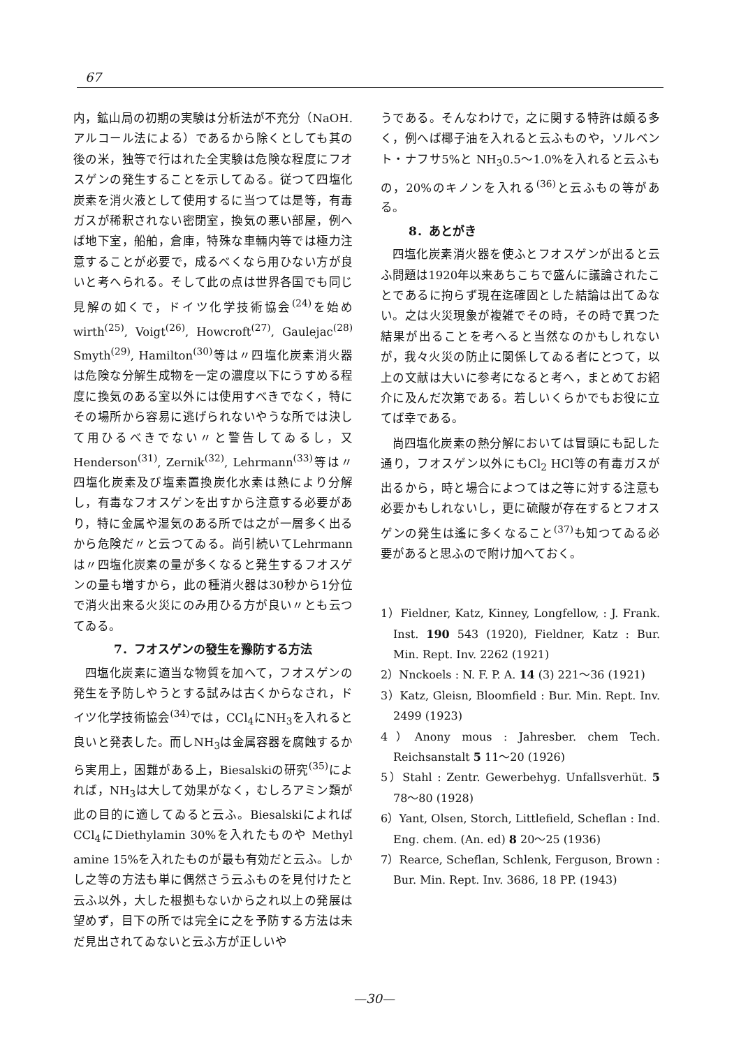67
内，鉱山局の初期の実験は分析法が不充分（NaOH. アルコール法による）であるから除くとしても其の後の米，独等で行はれた全実験は危険な程度にフオスゲンの発生することを示してゐる。従つて四塩化炭素を消火液として使用するに当つては是等，有毒ガスが稀釈されない密閉室，換気の悪い部屋，例へば地下室，船舶，倉庫，特殊な車輛内等では極力注意することが必要で，成るべくなら用ひない方が良いと考へられる。そして此の点は世界各国でも同じ見解の如くで，ドイツ化学技術協会<sup>(24)</sup>を始め wirth<sup>(25)</sup>, Voigt<sup>(26)</sup>, Howcroft<sup>(27)</sup>, Gaulejac<sup>(28)</sup> Smyth<sup>(29)</sup>, Hamilton<sup>(30)</sup>等は〃四塩化炭素消火器は危険な分解生成物を一定の濃度以下にうすめる程度に換気のある室以外には使用すべきでなく，特にその場所から容易に逃げられないやうな所では決して用ひるべきでない〃と警告してゐるし，又Henderson<sup>(31)</sup>, Zernik<sup>(32)</sup>, Lehrmann<sup>(33)</sup>等は〃四塩化炭素及び塩素置換炭化水素は熱により分解し，有毒なフオスゲンを出すから注意する必要があり，特に金属や湿気のある所では之が一層多く出るから危険だ〃と云つてゐる。尚引続いてLehrmannは〃四塩化炭素の量が多くなると発生するフオスゲンの量も増すから，此の種消火器は30秒から1分位で消火出来る火災にのみ用ひる方が良い〃とも云つてゐる。
7．フオスゲンの發生を豫防する方法
四塩化炭素に適当な物質を加へて，フオスゲンの発生を予防しやうとする試みは古くからなされ，ドイツ化学技術協会<sup>(34)</sup>では，CCl<sub>4</sub>にNH<sub>3</sub>を入れると良いと発表した。而しNH<sub>3</sub>は金属容器を腐蝕するから実用上，困難がある上，Biesalskiの研究<sup>(35)</sup>によれば，NH<sub>3</sub>は大して効果がなく，むしろアミン類が此の目的に適してゐると云ふ。Biesalskiによれば CCl<sub>4</sub>にDiethylamin 30%を入れたものや Methyl amine 15%を入れたものが最も有効だと云ふ。しかし之等の方法も単に偶然さう云ふものを見付けたと云ふ以外，大した根拠もないから之れ以上の発展は望めず，目下の所では完全に之を予防する方法は未だ見出されてゐないと云ふ方が正しいや
うである。そんなわけで，之に関する特許は頗る多く，例へば椰子油を入れると云ふものや，ソルベント・ナフサ5%と NH<sub>3</sub>0.5～1.0%を入れると云ふもの，20%のキノンを入れる<sup>(36)</sup>と云ふもの等がある。
8．あとがき
四塩化炭素消火器を使ふとフオスゲンが出ると云ふ問題は1920年以来あちこちで盛んに議論されたことであるに拘らず現在迄確固とした結論は出てゐない。之は火災現象が複雑でその時，その時で異つた結果が出ることを考へると当然なのかもしれないが，我々火災の防止に関係してゐる者にとつて，以上の文献は大いに参考になると考へ，まとめてお紹介に及んだ次第である。若しいくらかでもお役に立てば幸である。
尚四塩化炭素の熱分解においては冒頭にも記した通り，フオスゲン以外にもCl<sub>2</sub> HCl等の有毒ガスが出るから，時と場合によつては之等に対する注意も必要かもしれないし，更に硫酸が存在するとフオスゲンの発生は遙に多くなること<sup>(37)</sup>も知つてゐる必要があると思ふので附け加へておく。
1）Fieldner, Katz, Kinney, Longfellow, : J. Frank. Inst. 190 543 (1920), Fieldner, Katz : Bur. Min. Rept. Inv. 2262 (1921)
2）Nnckoels : N. F. P. A. 14 (3) 221～36 (1921)
3）Katz, Gleisn, Bloomfield : Bur. Min. Rept. Inv. 2499 (1923)
4）Anony mous : Jahresber. chem Tech. Reichsanstalt 5 11～20 (1926)
5）Stahl : Zentr. Gewerbehyg. Unfallsverhüt. 5 78～80 (1928)
6）Yant, Olsen, Storch, Littlefield, Scheflan : Ind. Eng. chem. (An. ed) 8 20～25 (1936)
7）Rearce, Scheflan, Schlenk, Ferguson, Brown : Bur. Min. Rept. Inv. 3686, 18 PP. (1943)
—30—